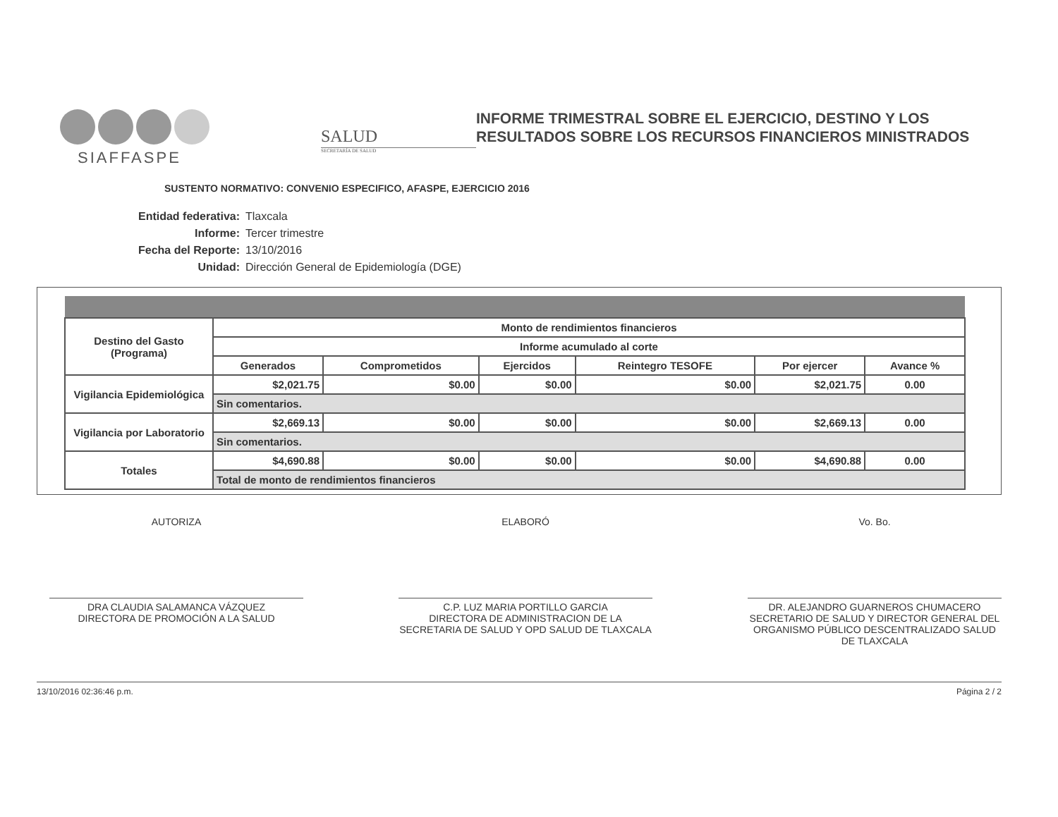SIAFFASPE
SALUD
SECRETARÍA DE SALUD
INFORME TRIMESTRAL SOBRE EL EJERCICIO, DESTINO Y LOS RESULTADOS SOBRE LOS RECURSOS FINANCIEROS MINISTRADOS
SUSTENTO NORMATIVO: CONVENIO ESPECIFICO, AFASPE, EJERCICIO 2016
Entidad federativa: Tlaxcala
Informe: Tercer trimestre
Fecha del Reporte: 13/10/2016
Unidad: Dirección General de Epidemiología (DGE)
| Destino del Gasto (Programa) | Monto de rendimientos financieros | | | | | |
| --- | --- | --- | --- | --- | --- | --- |
| | Informe acumulado al corte | | | | | |
| | Generados | Comprometidos | Ejercidos | Reintegro TESOFE | Por ejercer | Avance % |
| Vigilancia Epidemiológica | $2,021.75 | $0.00 | $0.00 | $0.00 | $2,021.75 | 0.00 |
| | Sin comentarios. | | | | | |
| Vigilancia por Laboratorio | $2,669.13 | $0.00 | $0.00 | $0.00 | $2,669.13 | 0.00 |
| | Sin comentarios. | | | | | |
| Totales | $4,690.88 | $0.00 | $0.00 | $0.00 | $4,690.88 | 0.00 |
| | Total de monto de rendimientos financieros | | | | | |
AUTORIZA
DRA CLAUDIA SALAMANCA VÁZQUEZ
DIRECTORA DE PROMOCIÓN A LA SALUD
ELABORÓ
C.P. LUZ MARIA PORTILLO GARCIA
DIRECTORA DE ADMINISTRACION DE LA SECRETARIA DE SALUD Y OPD SALUD DE TLAXCALA
Vo. Bo.
DR. ALEJANDRO GUARNEROS CHUMACERO
SECRETARIO DE SALUD Y DIRECTOR GENERAL DEL ORGANISMO PÚBLICO DESCENTRALIZADO SALUD DE TLAXCALA
13/10/2016 02:36:46 p.m. Página 2 / 2